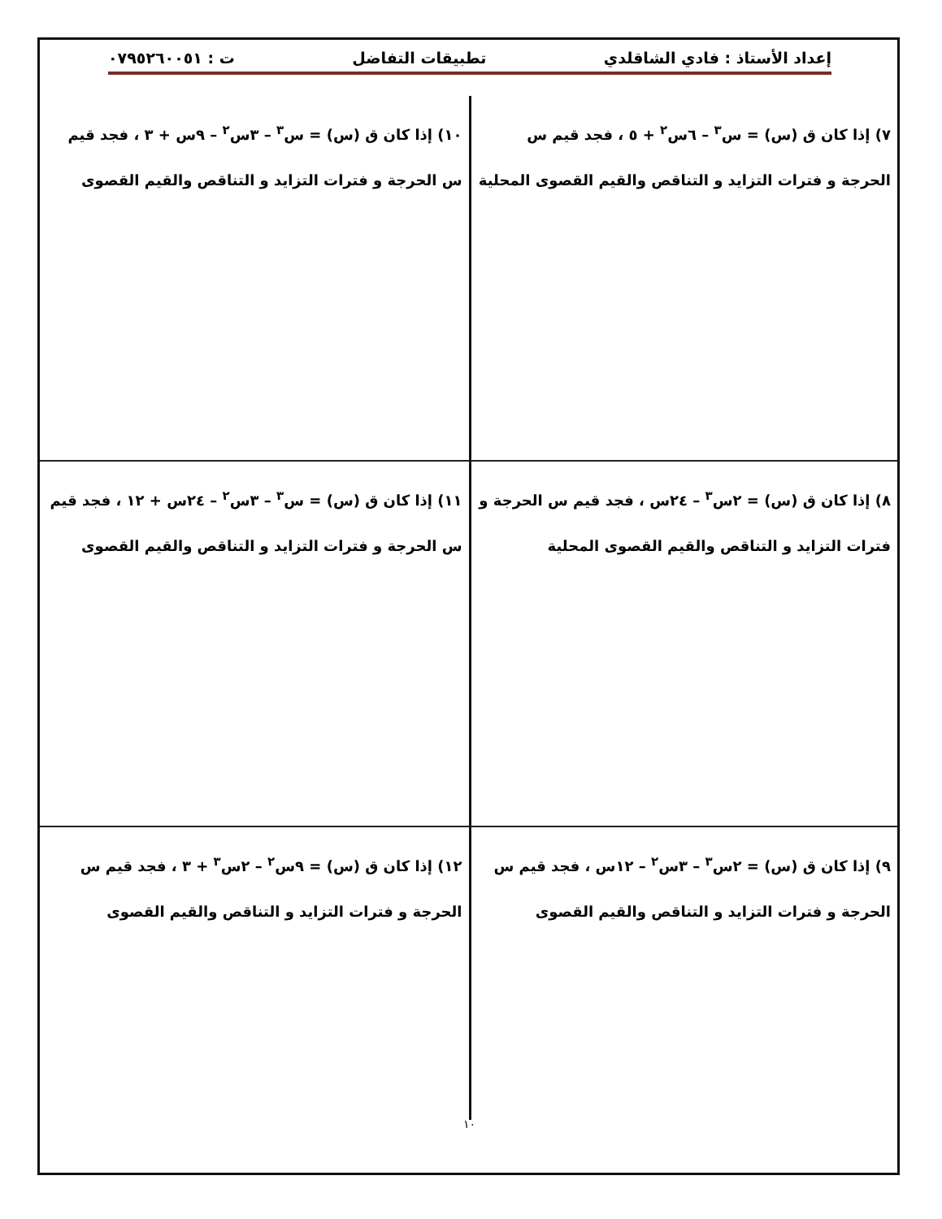إعداد الأستاذ : فادي الشاقلدي تطبيقات التفاضل ت : ٠٧٩٥٢٦٠٠٥١
٧) إذا كان ق (س) = س<sup>٣</sup> – ٦س<sup>٢</sup> + ٥ ، فجد قيم س الحرجة و فترات التزايد و التناقص والقيم القصوى المحلية
١٠) إذا كان ق (س) = س<sup>٣</sup> – ٣س<sup>٢</sup> – ٩س + ٣ ، فجد قيم س الحرجة و فترات التزايد و التناقص والقيم القصوى
٨) إذا كان ق (س) = ٢س<sup>٣</sup> – ٢٤س ، فجد قيم س الحرجة و فترات التزايد و التناقص والقيم القصوى المحلية
١١) إذا كان ق (س) = س<sup>٣</sup> – ٣س<sup>٢</sup> – ٢٤س + ١٢ ، فجد قيم س الحرجة و فترات التزايد و التناقص والقيم القصوى
٩) إذا كان ق (س) = ٢س<sup>٣</sup> – ٣س<sup>٢</sup> – ١٢س ، فجد قيم س الحرجة و فترات التزايد و التناقص والقيم القصوى
١٢) إذا كان ق (س) = ٩س<sup>٢</sup> – ٢س<sup>٣</sup> + ٣ ، فجد قيم س الحرجة و فترات التزايد و التناقص والقيم القصوى
١٠